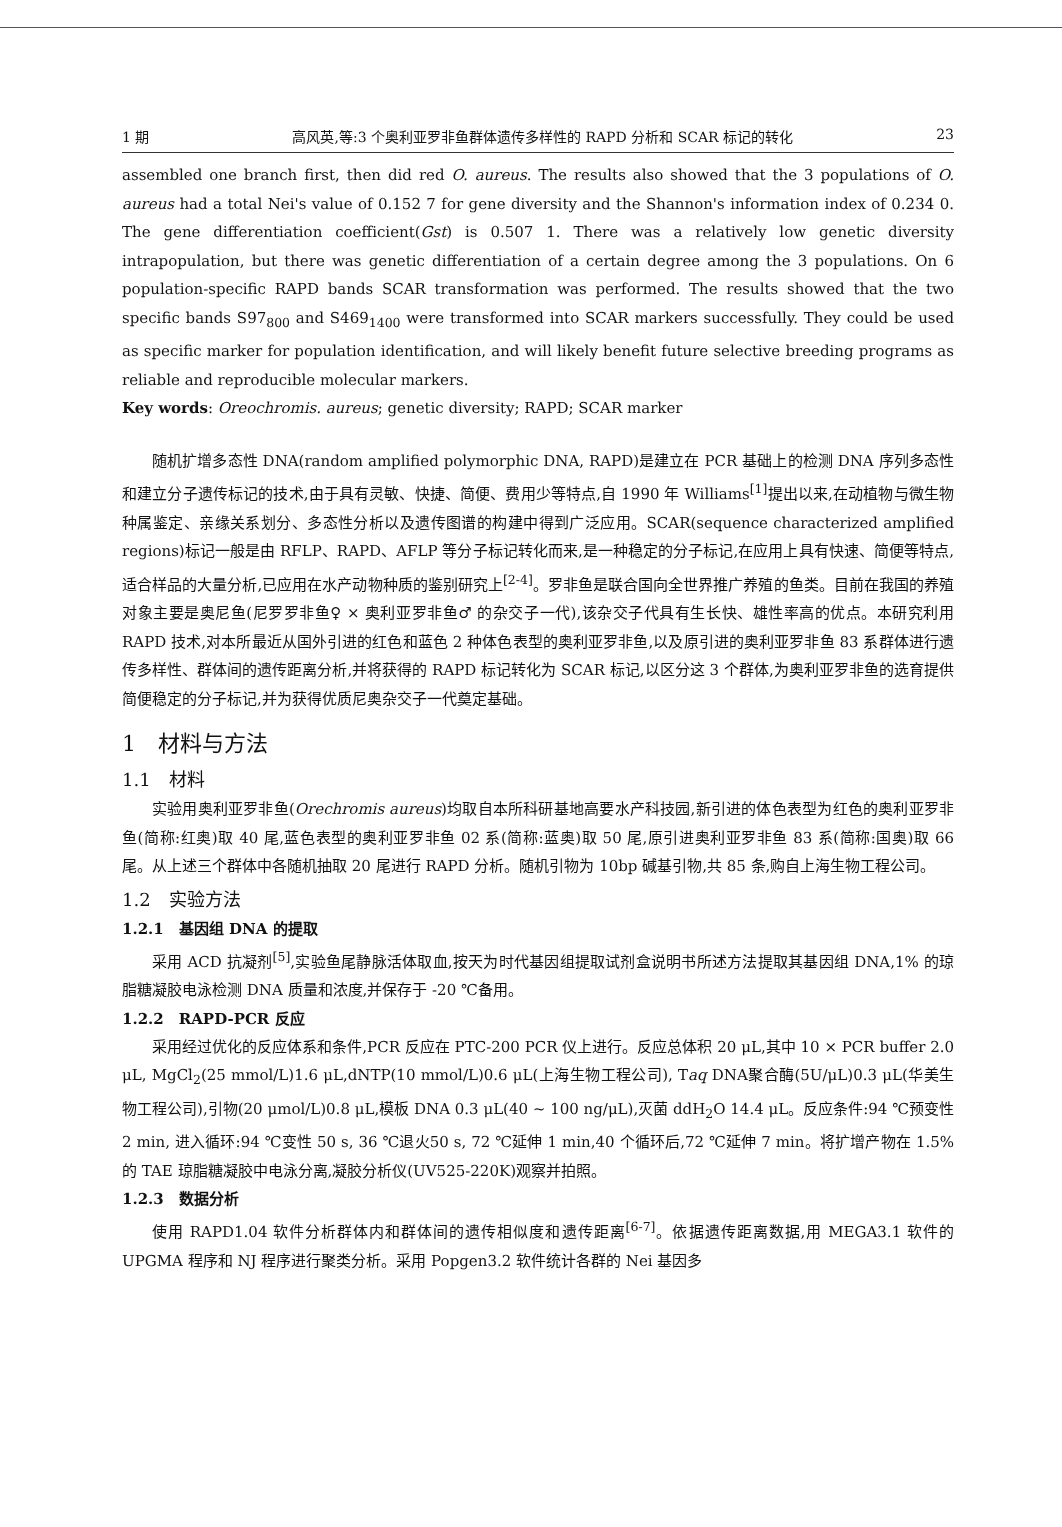1 期 高风英,等:3 个奥利亚罗非鱼群体遗传多样性的 RAPD 分析和 SCAR 标记的转化 23
assembled one branch first, then did red O. aureus. The results also showed that the 3 populations of O. aureus had a total Nei's value of 0.152 7 for gene diversity and the Shannon's information index of 0.234 0. The gene differentiation coefficient(Gst) is 0.507 1. There was a relatively low genetic diversity intrapopulation, but there was genetic differentiation of a certain degree among the 3 populations. On 6 population-specific RAPD bands SCAR transformation was performed. The results showed that the two specific bands S97<sub>800</sub> and S469<sub>1400</sub> were transformed into SCAR markers successfully. They could be used as specific marker for population identification, and will likely benefit future selective breeding programs as reliable and reproducible molecular markers.
Key words: Oreochromis. aureus; genetic diversity; RAPD; SCAR marker
随机扩增多态性 DNA(random amplified polymorphic DNA, RAPD)是建立在 PCR 基础上的检测 DNA 序列多态性和建立分子遗传标记的技术,由于具有灵敏、快捷、简便、费用少等特点,自 1990 年 Williams<sup>[1]</sup>提出以来,在动植物与微生物种属鉴定、亲缘关系划分、多态性分析以及遗传图谱的构建中得到广泛应用。SCAR(sequence characterized amplified regions)标记一般是由 RFLP、RAPD、AFLP 等分子标记转化而来,是一种稳定的分子标记,在应用上具有快速、简便等特点,适合样品的大量分析,已应用在水产动物种质的鉴别研究上<sup>[2-4]</sup>。罗非鱼是联合国向全世界推广养殖的鱼类。目前在我国的养殖对象主要是奥尼鱼(尼罗罗非鱼♀ × 奥利亚罗非鱼♂ 的杂交子一代),该杂交子代具有生长快、雄性率高的优点。本研究利用 RAPD 技术,对本所最近从国外引进的红色和蓝色 2 种体色表型的奥利亚罗非鱼,以及原引进的奥利亚罗非鱼 83 系群体进行遗传多样性、群体间的遗传距离分析,并将获得的 RAPD 标记转化为 SCAR 标记,以区分这 3 个群体,为奥利亚罗非鱼的选育提供简便稳定的分子标记,并为获得优质尼奥杂交子一代奠定基础。
1　材料与方法
1.1　材料
实验用奥利亚罗非鱼(Orechromis aureus)均取自本所科研基地高要水产科技园,新引进的体色表型为红色的奥利亚罗非鱼(简称:红奥)取 40 尾,蓝色表型的奥利亚罗非鱼 02 系(简称:蓝奥)取 50 尾,原引进奥利亚罗非鱼 83 系(简称:国奥)取 66 尾。从上述三个群体中各随机抽取 20 尾进行 RAPD 分析。随机引物为 10bp 碱基引物,共 85 条,购自上海生物工程公司。
1.2　实验方法
1.2.1　基因组 DNA 的提取
采用 ACD 抗凝剂<sup>[5]</sup>,实验鱼尾静脉活体取血,按天为时代基因组提取试剂盒说明书所述方法提取其基因组 DNA,1% 的琼脂糖凝胶电泳检测 DNA 质量和浓度,并保存于 -20 ℃备用。
1.2.2　RAPD-PCR 反应
采用经过优化的反应体系和条件,PCR 反应在 PTC-200 PCR 仪上进行。反应总体积 20 μL,其中 10 × PCR buffer 2.0 μL, MgCl<sub>2</sub>(25 mmol/L)1.6 μL,dNTP(10 mmol/L)0.6 μL(上海生物工程公司), Taq DNA聚合酶(5U/μL)0.3 μL(华美生物工程公司),引物(20 μmol/L)0.8 μL,模板 DNA 0.3 μL(40 ~ 100 ng/μL),灭菌 ddH<sub>2</sub>O 14.4 μL。反应条件:94 ℃预变性 2 min, 进入循环:94 ℃变性 50 s, 36 ℃退火50 s, 72 ℃延伸 1 min,40 个循环后,72 ℃延伸 7 min。将扩增产物在 1.5% 的 TAE 琼脂糖凝胶中电泳分离,凝胶分析仪(UV525-220K)观察并拍照。
1.2.3　数据分析
使用 RAPD1.04 软件分析群体内和群体间的遗传相似度和遗传距离<sup>[6-7]</sup>。依据遗传距离数据,用 MEGA3.1 软件的 UPGMA 程序和 NJ 程序进行聚类分析。采用 Popgen3.2 软件统计各群的 Nei 基因多